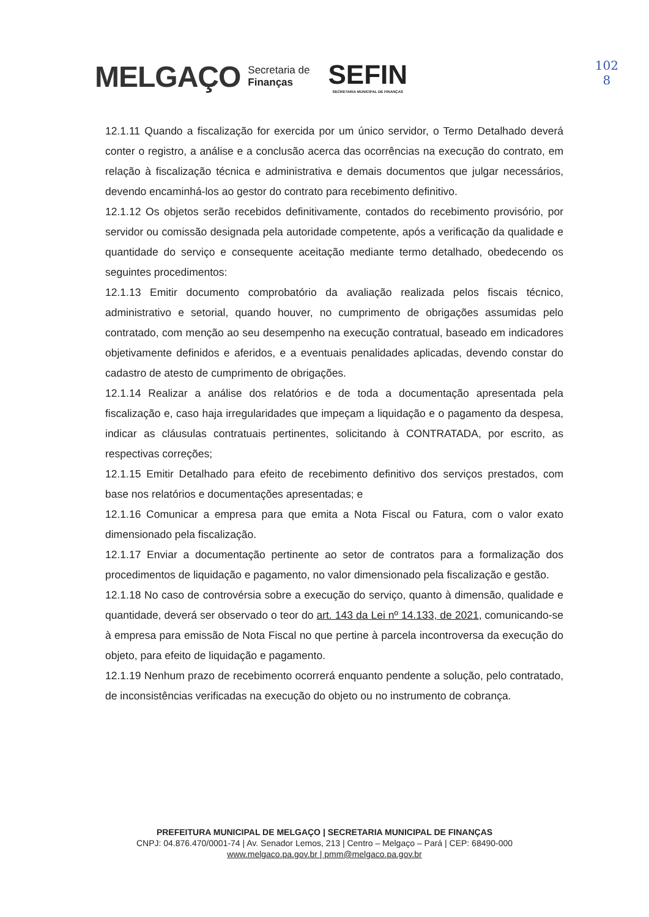MELGAÇO
Secretaria de
Finanças
SEFIN
SECRETARIA MUNICIPAL DE FINANÇAS
102
8
12.1.11 Quando a fiscalização for exercida por um único servidor, o Termo Detalhado deverá conter o registro, a análise e a conclusão acerca das ocorrências na execução do contrato, em relação à fiscalização técnica e administrativa e demais documentos que julgar necessários, devendo encaminhá-los ao gestor do contrato para recebimento definitivo.
12.1.12 Os objetos serão recebidos definitivamente, contados do recebimento provisório, por servidor ou comissão designada pela autoridade competente, após a verificação da qualidade e quantidade do serviço e consequente aceitação mediante termo detalhado, obedecendo os seguintes procedimentos:
12.1.13 Emitir documento comprobatório da avaliação realizada pelos fiscais técnico, administrativo e setorial, quando houver, no cumprimento de obrigações assumidas pelo contratado, com menção ao seu desempenho na execução contratual, baseado em indicadores objetivamente definidos e aferidos, e a eventuais penalidades aplicadas, devendo constar do cadastro de atesto de cumprimento de obrigações.
12.1.14 Realizar a análise dos relatórios e de toda a documentação apresentada pela fiscalização e, caso haja irregularidades que impeçam a liquidação e o pagamento da despesa, indicar as cláusulas contratuais pertinentes, solicitando à CONTRATADA, por escrito, as respectivas correções;
12.1.15 Emitir Detalhado para efeito de recebimento definitivo dos serviços prestados, com base nos relatórios e documentações apresentadas; e
12.1.16 Comunicar a empresa para que emita a Nota Fiscal ou Fatura, com o valor exato dimensionado pela fiscalização.
12.1.17 Enviar a documentação pertinente ao setor de contratos para a formalização dos procedimentos de liquidação e pagamento, no valor dimensionado pela fiscalização e gestão.
12.1.18 No caso de controvérsia sobre a execução do serviço, quanto à dimensão, qualidade e quantidade, deverá ser observado o teor do art. 143 da Lei nº 14.133, de 2021, comunicando-se à empresa para emissão de Nota Fiscal no que pertine à parcela incontroversa da execução do objeto, para efeito de liquidação e pagamento.
12.1.19 Nenhum prazo de recebimento ocorrerá enquanto pendente a solução, pelo contratado, de inconsistências verificadas na execução do objeto ou no instrumento de cobrança.
PREFEITURA MUNICIPAL DE MELGAÇO | SECRETARIA MUNICIPAL DE FINANÇAS
CNPJ: 04.876.470/0001-74 | Av. Senador Lemos, 213 | Centro – Melgaço – Pará | CEP: 68490-000
www.melgaco.pa.gov.br | pmm@melgaco.pa.gov.br